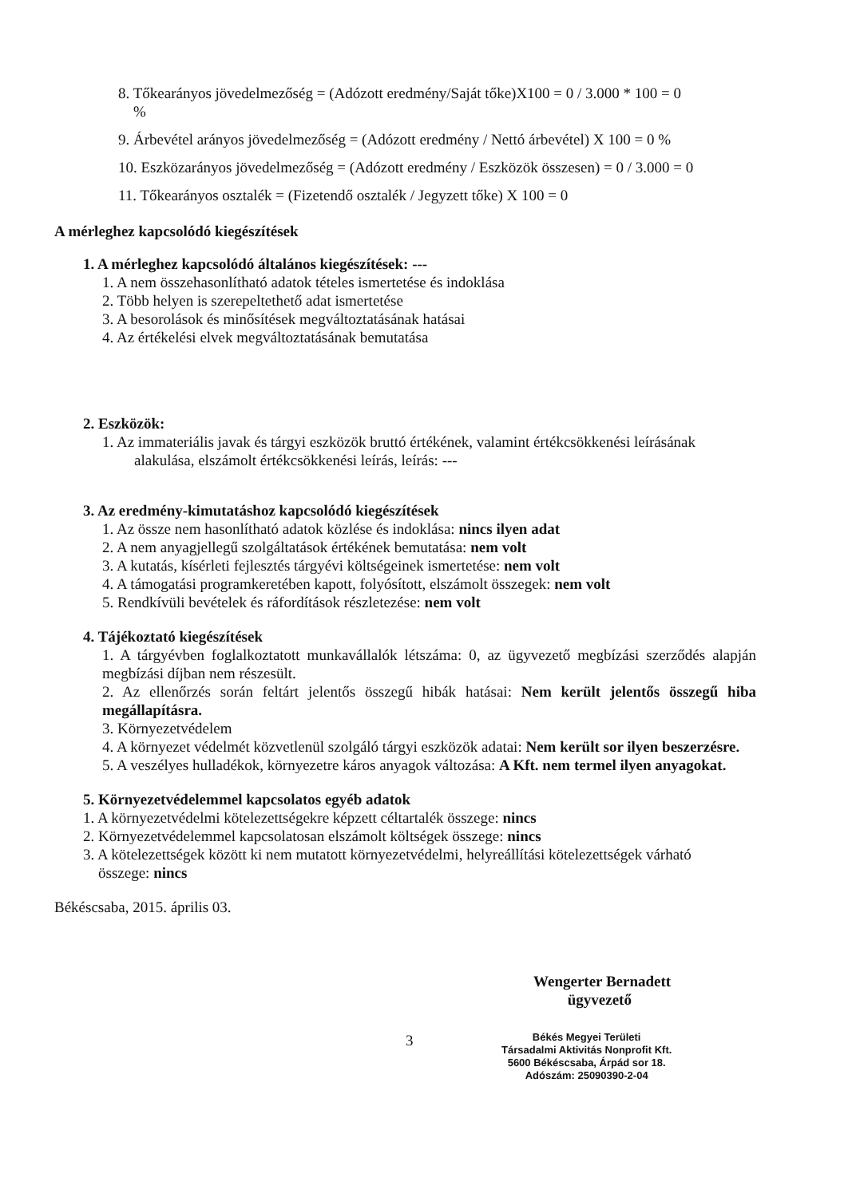8. Tőkearányos jövedelmezőség = (Adózott eredmény/Saját tőke)X100 = 0 / 3.000 * 100 = 0
%
9. Árbevétel arányos jövedelmezőség = (Adózott eredmény / Nettó árbevétel) X 100 = 0 %
10. Eszközarányos jövedelmezőség = (Adózott eredmény / Eszközök összesen) = 0 / 3.000 = 0
11. Tőkearányos osztalék = (Fizetendő osztalék / Jegyzett tőke) X 100 = 0
A mérleghez kapcsolódó kiegészítések
1. A mérleghez kapcsolódó általános kiegészítések: ---
1. A nem összehasonlítható adatok tételes ismertetése és indoklása
2. Több helyen is szerepeltethető adat ismertetése
3. A besorolások és minősítések megváltoztatásának hatásai
4. Az értékelési elvek megváltoztatásának bemutatása
2. Eszközök:
1. Az immateriális javak és tárgyi eszközök bruttó értékének, valamint értékcsökkenési leírásának
alakulása, elszámolt értékcsökkenési leírás, leírás: ---
3. Az eredmény-kimutatáshoz kapcsolódó kiegészítések
1. Az össze nem hasonlítható adatok közlése és indoklása: nincs ilyen adat
2. A nem anyagjellegű szolgáltatások értékének bemutatása: nem volt
3. A kutatás, kísérleti fejlesztés tárgyévi költségeinek ismertetése: nem volt
4. A támogatási programkeretében kapott, folyósított, elszámolt összegek: nem volt
5. Rendkívüli bevételek és ráfordítások részletezése: nem volt
4. Tájékoztató kiegészítések
1. A tárgyévben foglalkoztatott munkavállalók létszáma: 0, az ügyvezető megbízási szerződés alapján megbízási díjban nem részesült.
2. Az ellenőrzés során feltárt jelentős összegű hibák hatásai: Nem került jelentős összegű hiba megállapításra.
3. Környezetvédelem
4. A környezet védelmét közvetlenül szolgáló tárgyi eszközök adatai: Nem került sor ilyen beszerzésre.
5. A veszélyes hulladékok, környezetre káros anyagok változása: A Kft. nem termel ilyen anyagokat.
5. Környezetvédelemmel kapcsolatos egyéb adatok
1. A környezetvédelmi kötelezettségekre képzett céltartalék összege: nincs
2. Környezetvédelemmel kapcsolatosan elszámolt költségek összege: nincs
3. A kötelezettségek között ki nem mutatott környezetvédelmi, helyreállítási kötelezettségek várható
összege: nincs
Békéscsaba, 2015. április 03.
Wengerter Bernadett
ügyvezető
3
Békés Megyei Területi
Társadalmi Aktivitás Nonprofit Kft.
5600 Békéscsaba, Árpád sor 18.
Adószám: 25090390-2-04